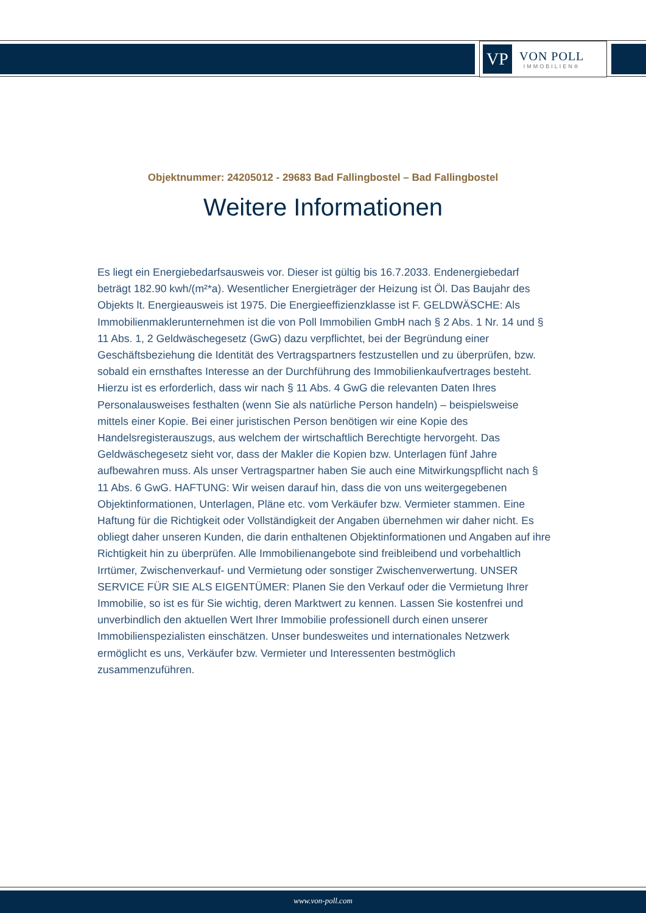VP
VON POLL
IMMOBILIEN®
Objektnummer: 24205012 - 29683 Bad Fallingbostel – Bad Fallingbostel
Weitere Informationen
Es liegt ein Energiebedarfsausweis vor. Dieser ist gültig bis 16.7.2033. Endenergiebedarf beträgt 182.90 kwh/(m²*a). Wesentlicher Energieträger der Heizung ist Öl. Das Baujahr des Objekts lt. Energieausweis ist 1975. Die Energieeffizienzklasse ist F. GELDWÄSCHE: Als Immobilienmaklerunternehmen ist die von Poll Immobilien GmbH nach § 2 Abs. 1 Nr. 14 und § 11 Abs. 1, 2 Geldwäschegesetz (GwG) dazu verpflichtet, bei der Begründung einer Geschäftsbeziehung die Identität des Vertragspartners festzustellen und zu überprüfen, bzw. sobald ein ernsthaftes Interesse an der Durchführung des Immobilienkaufvertrages besteht. Hierzu ist es erforderlich, dass wir nach § 11 Abs. 4 GwG die relevanten Daten Ihres Personalausweises festhalten (wenn Sie als natürliche Person handeln) – beispielsweise mittels einer Kopie. Bei einer juristischen Person benötigen wir eine Kopie des Handelsregisterauszugs, aus welchem der wirtschaftlich Berechtigte hervorgeht. Das Geldwäschegesetz sieht vor, dass der Makler die Kopien bzw. Unterlagen fünf Jahre aufbewahren muss. Als unser Vertragspartner haben Sie auch eine Mitwirkungspflicht nach § 11 Abs. 6 GwG. HAFTUNG: Wir weisen darauf hin, dass die von uns weitergegebenen Objektinformationen, Unterlagen, Pläne etc. vom Verkäufer bzw. Vermieter stammen. Eine Haftung für die Richtigkeit oder Vollständigkeit der Angaben übernehmen wir daher nicht. Es obliegt daher unseren Kunden, die darin enthaltenen Objektinformationen und Angaben auf ihre Richtigkeit hin zu überprüfen. Alle Immobilienangebote sind freibleibend und vorbehaltlich Irrtümer, Zwischenverkauf- und Vermietung oder sonstiger Zwischenverwertung. UNSER SERVICE FÜR SIE ALS EIGENTÜMER: Planen Sie den Verkauf oder die Vermietung Ihrer Immobilie, so ist es für Sie wichtig, deren Marktwert zu kennen. Lassen Sie kostenfrei und unverbindlich den aktuellen Wert Ihrer Immobilie professionell durch einen unserer Immobilienspezialisten einschätzen. Unser bundesweites und internationales Netzwerk ermöglicht es uns, Verkäufer bzw. Vermieter und Interessenten bestmöglich zusammenzuführen.
www.von-poll.com